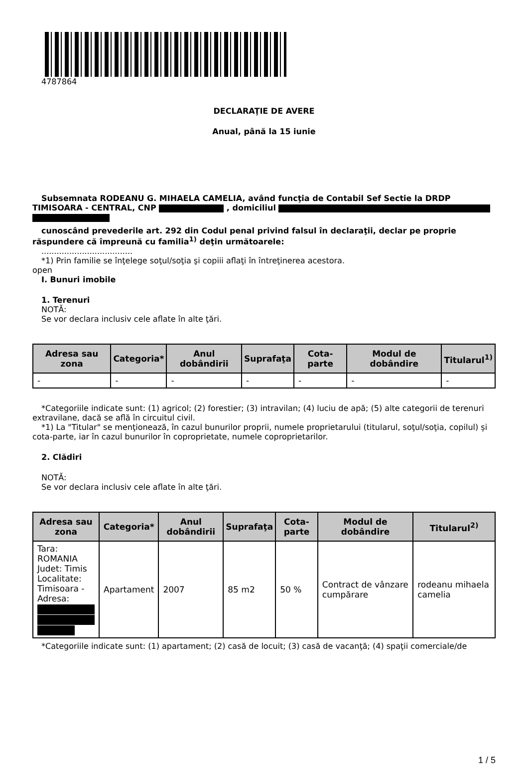4787864
DECLARAŢIE DE AVERE
Anual, până la 15 iunie
Subsemnata RODEANU G. MIHAELA CAMELIA, având funcţia de Contabil Sef Sectie la DRDP
TIMISOARA - CENTRAL, CNP , domiciliul
cunoscând prevederile art. 292 din Codul penal privind falsul în declaraţii, declar pe proprie răspundere că împreună cu familia<sup>1)</sup> deţin următoarele:
....................................
*1) Prin familie se înţelege soţul/soţia şi copiii aflaţi în întreţinerea acestora.
open
I. Bunuri imobile
1. Terenuri
NOTĂ:
Se vor declara inclusiv cele aflate în alte ţări.
| Adresa sau zona | Categoria* | Anul dobândirii | Suprafaţa | Cota-parte | Modul de dobândire | Titularul<sup>1)</sup> |
| --- | --- | --- | --- | --- | --- | --- |
| - | - | - | - | - | - | - |
*Categoriile indicate sunt: (1) agricol; (2) forestier; (3) intravilan; (4) luciu de apă; (5) alte categorii de terenuri extravilane, dacă se află în circuitul civil.
*1) La "Titular" se menţionează, în cazul bunurilor proprii, numele proprietarului (titularul, soţul/soţia, copilul) și cota-parte, iar în cazul bunurilor în coproprietate, numele coproprietarilor.
2. Clădiri
NOTĂ:
Se vor declara inclusiv cele aflate în alte ţări.
| Adresa sau zona | Categoria* | Anul dobândirii | Suprafaţa | Cota-parte | Modul de dobândire | Titularul<sup>2)</sup> |
| --- | --- | --- | --- | --- | --- | --- |
| Tara: ROMANIA Judet: Timis Localitate: Timisoara - Adresa: | Apartament | 2007 | 85 m2 | 50 % | Contract de vânzare cumpărare | rodeanu mihaela camelia |
*Categoriile indicate sunt: (1) apartament; (2) casă de locuit; (3) casă de vacanţă; (4) spaţii comerciale/de
1 / 5